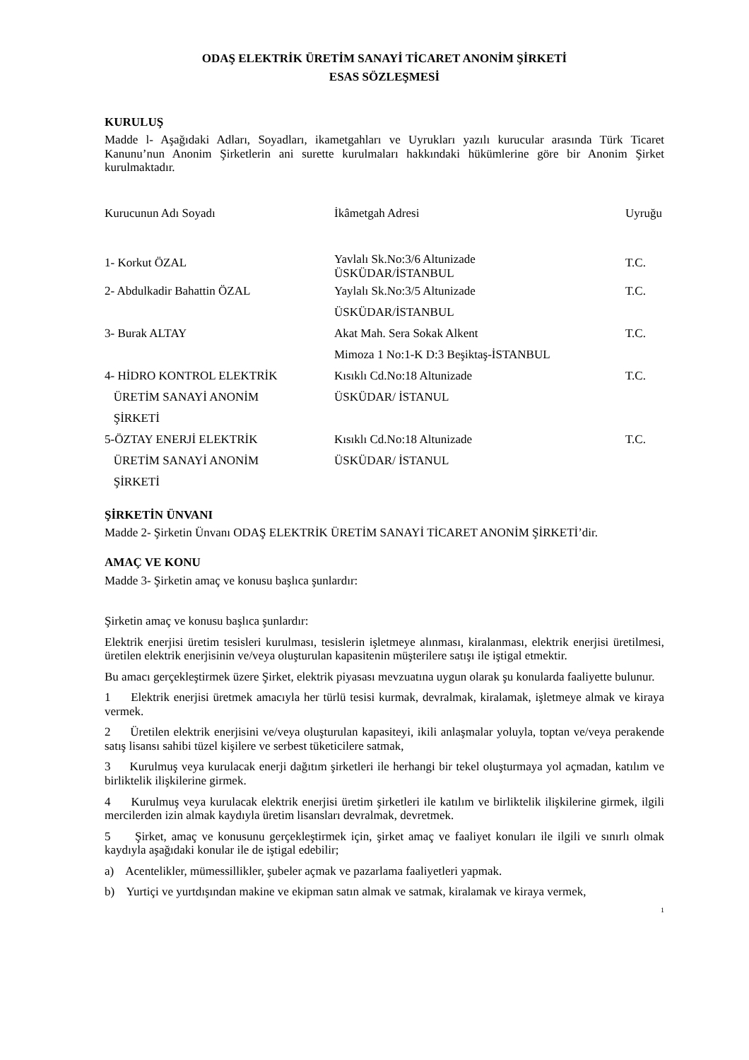ODAŞ ELEKTRİK ÜRETİM SANAYİ TİCARET ANONİM ŞİRKETİ
ESAS SÖZLEŞMESİ
KURULUŞ
Madde l- Aşağıdaki Adları, Soyadları, ikametgahları ve Uyrukları yazılı kurucular arasında Türk Ticaret Kanunu’nun Anonim Şirketlerin ani surette kurulmaları hakkındaki hükümlerine göre bir Anonim Şirket kurulmaktadır.
| Kurucunun Adı Soyadı | İkâmetgah Adresi | Uyruğu |
| 1- Korkut ÖZAL | Yavlalı Sk.No:3/6 Altunizade ÜSKÜDAR/İSTANBUL | T.C. |
| 2- Abdulkadir Bahattin ÖZAL | Yaylalı Sk.No:3/5 Altunizade ÜSKÜDAR/İSTANBUL | T.C. |
| 3- Burak ALTAY | Akat Mah. Sera Sokak Alkent Mimoza 1 No:1-K D:3 Beşiktaş-İSTANBUL | T.C. |
| 4- HİDRO KONTROL ELEKTRİK ÜRETİM SANAYİ ANONİM ŞİRKETİ | Kısıklı Cd.No:18 Altunizade ÜSKÜDAR/ İSTANUL | T.C. |
| 5-ÖZTAY ENERJİ ELEKTRİK ÜRETİM SANAYİ ANONİM ŞİRKETİ | Kısıklı Cd.No:18 Altunizade ÜSKÜDAR/ İSTANUL | T.C. |
ŞİRKETİN ÜNVANI
Madde 2- Şirketin Ünvanı ODAŞ ELEKTRİK ÜRETİM SANAYİ TİCARET ANONİM ŞİRKETİ’dir.
AMAÇ VE KONU
Madde 3- Şirketin amaç ve konusu başlıca şunlardır:
Şirketin amaç ve konusu başlıca şunlardır:
Elektrik enerjisi üretim tesisleri kurulması, tesislerin işletmeye alınması, kiralanması, elektrik enerjisi üretilmesi, üretilen elektrik enerjisinin ve/veya oluşturulan kapasitenin müşterilere satışı ile iştigal etmektir.
Bu amacı gerçekleştirmek üzere Şirket, elektrik piyasası mevzuatına uygun olarak şu konularda faaliyette bulunur.
1 Elektrik enerjisi üretmek amacıyla her türlü tesisi kurmak, devralmak, kiralamak, işletmeye almak ve kiraya vermek.
2 Üretilen elektrik enerjisini ve/veya oluşturulan kapasiteyi, ikili anlaşmalar yoluyla, toptan ve/veya perakende satış lisansı sahibi tüzel kişilere ve serbest tüketicilere satmak,
3 Kurulmuş veya kurulacak enerji dağıtım şirketleri ile herhangi bir tekel oluşturmaya yol açmadan, katılım ve birliktelik ilişkilerine girmek.
4 Kurulmuş veya kurulacak elektrik enerjisi üretim şirketleri ile katılım ve birliktelik ilişkilerine girmek, ilgili mercilerden izin almak kaydıyla üretim lisansları devralmak, devretmek.
5 Şirket, amaç ve konusunu gerçekleştirmek için, şirket amaç ve faaliyet konuları ile ilgili ve sınırlı olmak kaydıyla aşağıdaki konular ile de iştigal edebilir;
a) Acentelikler, mümessillikler, şubeler açmak ve pazarlama faaliyetleri yapmak.
b) Yurtiçi ve yurtdışından makine ve ekipman satın almak ve satmak, kiralamak ve kiraya vermek,
1